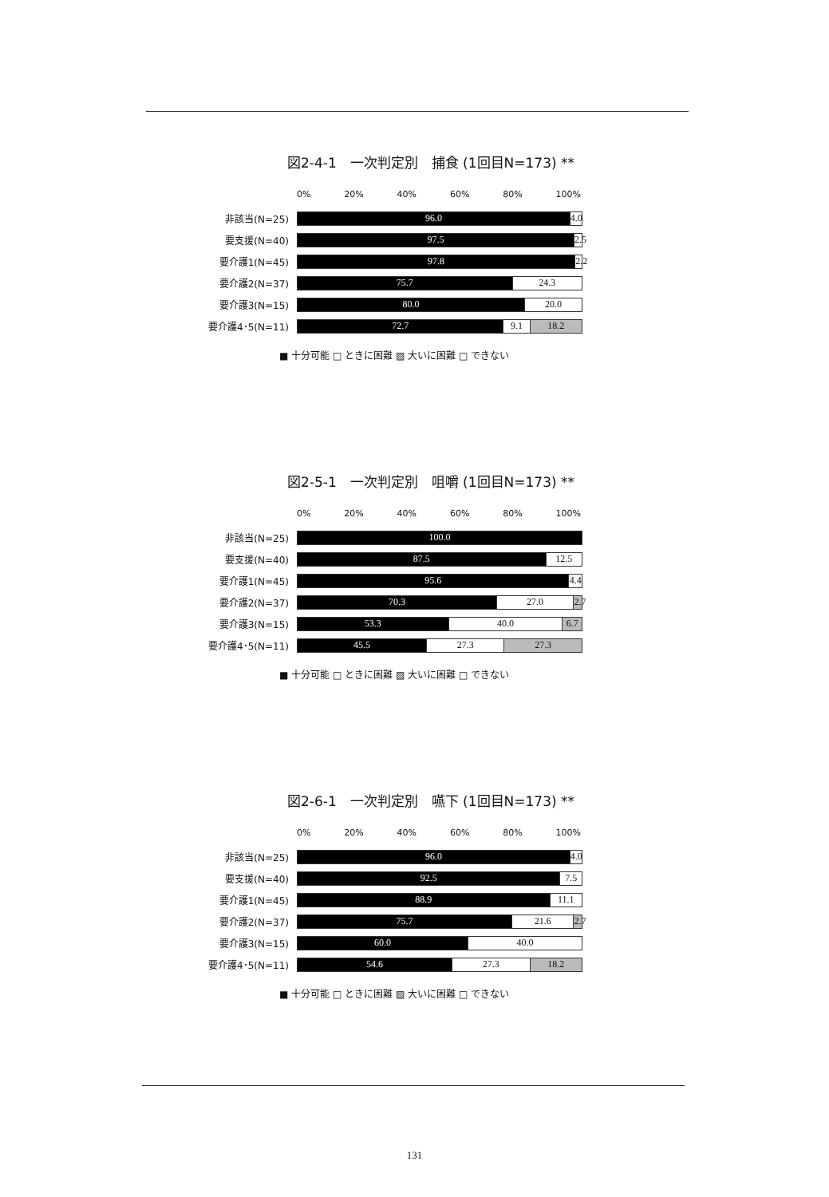図2-4-1　一次判定別　捕食 (1回目N=173) **
0% 20% 40% 60% 80% 100%
非該当(N=25)
96.0 4.0
要支援(N=40)
97.5 2.5
要介護1(N=45)
97.8 2.2
要介護2(N=37)
75.7 24.3
要介護3(N=15)
80.0 20.0
要介護4･5(N=11)
72.7 9.1 18.2
■ 十分可能 □ ときに困難 ▨ 大いに困難 □ できない
図2-5-1　一次判定別　咀嚼 (1回目N=173) **
0% 20% 40% 60% 80% 100%
非該当(N=25)
100.0
要支援(N=40)
87.5 12.5
要介護1(N=45)
95.6 4.4
要介護2(N=37)
70.3 27.0 2.7
要介護3(N=15)
53.3 40.0 6.7
要介護4･5(N=11)
45.5 27.3 27.3
■ 十分可能 □ ときに困難 ▨ 大いに困難 □ できない
図2-6-1　一次判定別　嚥下 (1回目N=173) **
0% 20% 40% 60% 80% 100%
非該当(N=25)
96.0 4.0
要支援(N=40)
92.5 7.5
要介護1(N=45)
88.9 11.1
要介護2(N=37)
75.7 21.6 2.7
要介護3(N=15)
60.0 40.0
要介護4･5(N=11)
54.6 27.3 18.2
■ 十分可能 □ ときに困難 ▨ 大いに困難 □ できない
131